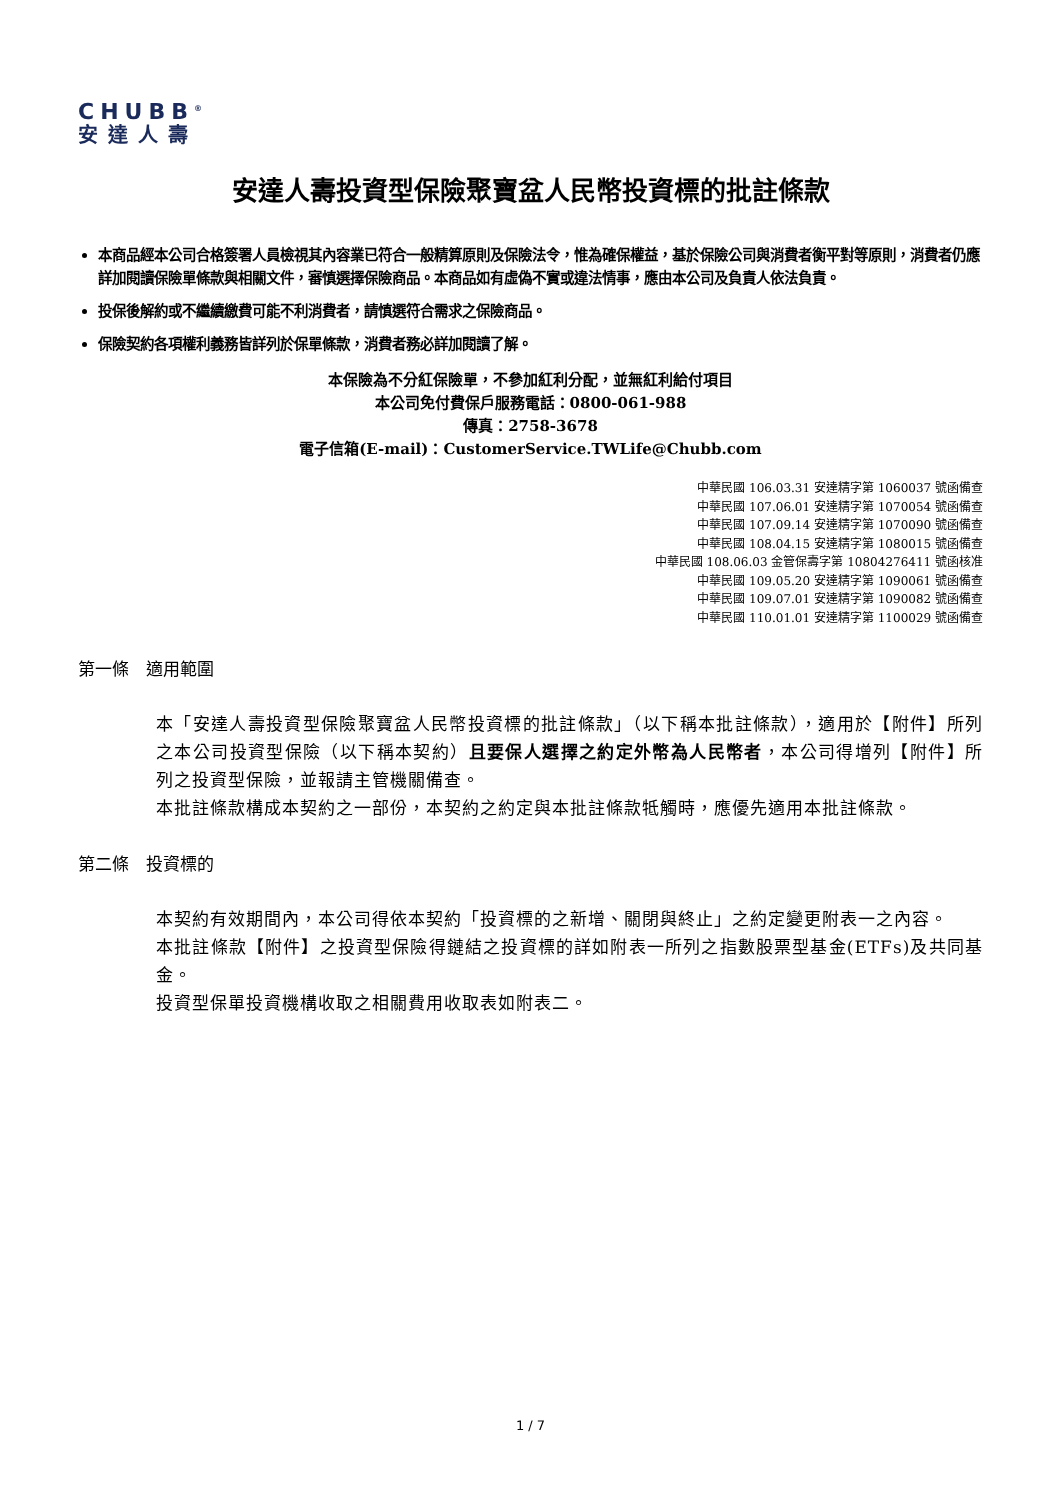CHUBB<sup>®</sup>
安達人壽
安達人壽投資型保險聚寶盆人民幣投資標的批註條款
本商品經本公司合格簽署人員檢視其內容業已符合一般精算原則及保險法令，惟為確保權益，基於保險公司與消費者衡平對等原則，消費者仍應詳加閱讀保險單條款與相關文件，審慎選擇保險商品。本商品如有虛偽不實或違法情事，應由本公司及負責人依法負責。
投保後解約或不繼續繳費可能不利消費者，請慎選符合需求之保險商品。
保險契約各項權利義務皆詳列於保單條款，消費者務必詳加閱讀了解。
本保險為不分紅保險單，不參加紅利分配，並無紅利給付項目
本公司免付費保戶服務電話：0800-061-988
傳真：2758-3678
電子信箱(E-mail)：CustomerService.TWLife@Chubb.com
中華民國 106.03.31 安達精字第 1060037 號函備查
中華民國 107.06.01 安達精字第 1070054 號函備查
中華民國 107.09.14 安達精字第 1070090 號函備查
中華民國 108.04.15 安達精字第 1080015 號函備查
中華民國 108.06.03 金管保壽字第 10804276411 號函核准
中華民國 109.05.20 安達精字第 1090061 號函備查
中華民國 109.07.01 安達精字第 1090082 號函備查
中華民國 110.01.01 安達精字第 1100029 號函備查
第一條　適用範圍
本「安達人壽投資型保險聚寶盆人民幣投資標的批註條款」（以下稱本批註條款），適用於【附件】所列之本公司投資型保險（以下稱本契約）且要保人選擇之約定外幣為人民幣者，本公司得增列【附件】所列之投資型保險，並報請主管機關備查。
本批註條款構成本契約之一部份，本契約之約定與本批註條款牴觸時，應優先適用本批註條款。
第二條　投資標的
本契約有效期間內，本公司得依本契約「投資標的之新增、關閉與終止」之約定變更附表一之內容。
本批註條款【附件】之投資型保險得鏈結之投資標的詳如附表一所列之指數股票型基金(ETFs)及共同基金。
投資型保單投資機構收取之相關費用收取表如附表二。
1 / 7